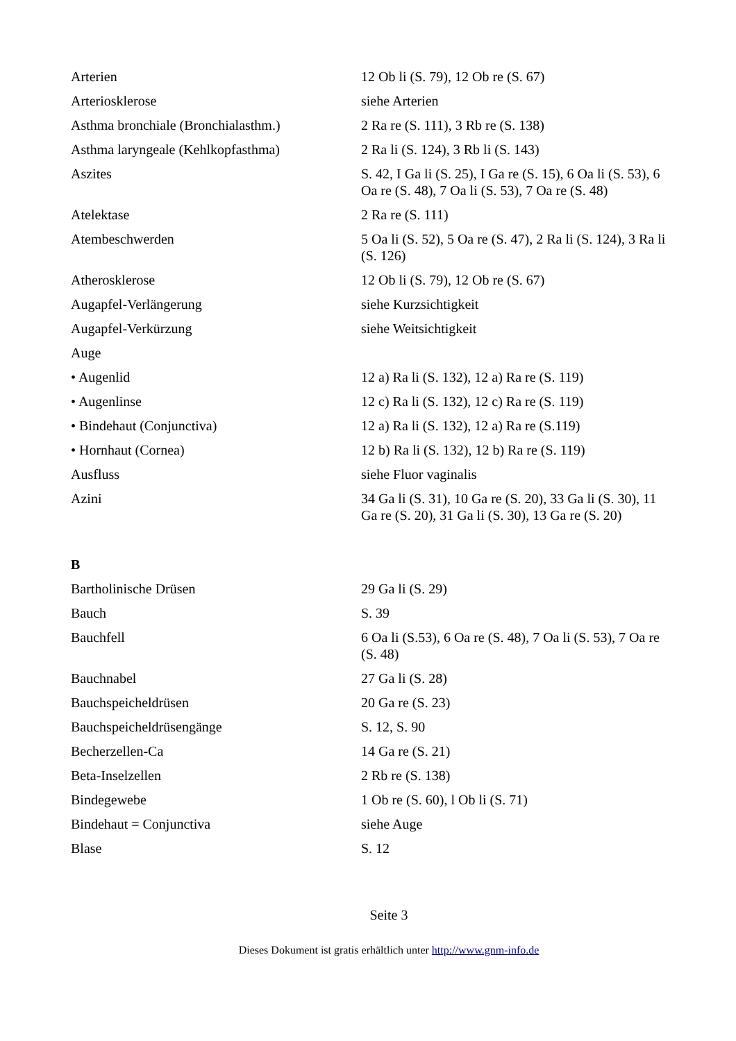| Arterien | 12 Ob li (S. 79), 12 Ob re (S. 67) |
| Arteriosklerose | siehe Arterien |
| Asthma bronchiale (Bronchialasthm.) | 2 Ra re (S. 111), 3 Rb re (S. 138) |
| Asthma laryngeale (Kehlkopfasthma) | 2 Ra li (S. 124), 3 Rb li (S. 143) |
| Aszites | S. 42, I Ga li (S. 25), I Ga re (S. 15), 6 Oa li (S. 53), 6 Oa re (S. 48), 7 Oa li (S. 53), 7 Oa re (S. 48) |
| Atelektase | 2 Ra re (S. 111) |
| Atembeschwerden | 5 Oa li (S. 52), 5 Oa re (S. 47), 2 Ra li (S. 124), 3 Ra li (S. 126) |
| Atherosklerose | 12 Ob li (S. 79), 12 Ob re (S. 67) |
| Augapfel-Verlängerung | siehe Kurzsichtigkeit |
| Augapfel-Verkürzung | siehe Weitsichtigkeit |
| Auge | |
| • Augenlid | 12 a) Ra li (S. 132), 12 a) Ra re (S. 119) |
| • Augenlinse | 12 c) Ra li (S. 132), 12 c) Ra re (S. 119) |
| • Bindehaut (Conjunctiva) | 12 a) Ra li (S. 132), 12 a) Ra re (S.119) |
| • Hornhaut (Cornea) | 12 b) Ra li (S. 132), 12 b) Ra re (S. 119) |
| Ausfluss | siehe Fluor vaginalis |
| Azini | 34 Ga li (S. 31), 10 Ga re (S. 20), 33 Ga li (S. 30), 11 Ga re (S. 20), 31 Ga li (S. 30), 13 Ga re (S. 20) |
| B | |
| Bartholinische Drüsen | 29 Ga li (S. 29) |
| Bauch | S. 39 |
| Bauchfell | 6 Oa li (S.53), 6 Oa re (S. 48), 7 Oa li (S. 53), 7 Oa re (S. 48) |
| Bauchnabel | 27 Ga li (S. 28) |
| Bauchspeicheldrüsen | 20 Ga re (S. 23) |
| Bauchspeicheldrüsengänge | S. 12, S. 90 |
| Becherzellen-Ca | 14 Ga re (S. 21) |
| Beta-Inselzellen | 2 Rb re (S. 138) |
| Bindegewebe | 1 Ob re (S. 60), l Ob li (S. 71) |
| Bindehaut = Conjunctiva | siehe Auge |
| Blase | S. 12 |
Seite 3
Dieses Dokument ist gratis erhältlich unter http://www.gnm-info.de